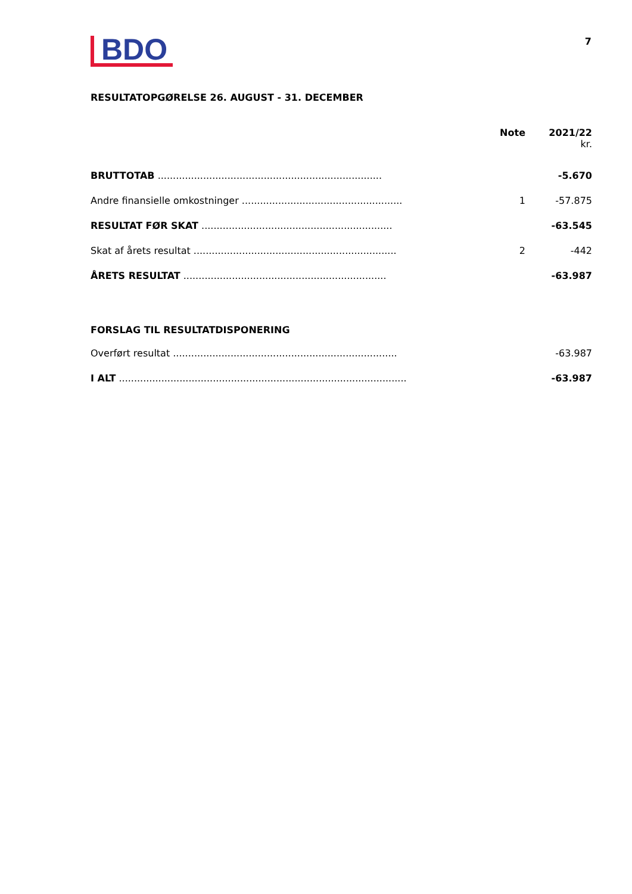BDO
7
RESULTATOPGØRELSE 26. AUGUST - 31. DECEMBER
| | Note | 2021/22 kr. |
| --- | --- | --- |
| BRUTTOTAB .......................................................................... | | -5.670 |
| Andre finansielle omkostninger ..................................................... | 1 | -57.875 |
| RESULTAT FØR SKAT ............................................................... | | -63.545 |
| Skat af årets resultat ................................................................... | 2 | -442 |
| ÅRETS RESULTAT ................................................................... | | -63.987 |
| FORSLAG TIL RESULTATDISPONERING | | |
| Overført resultat .......................................................................... | | -63.987 |
| I ALT ............................................................................................... | | -63.987 |